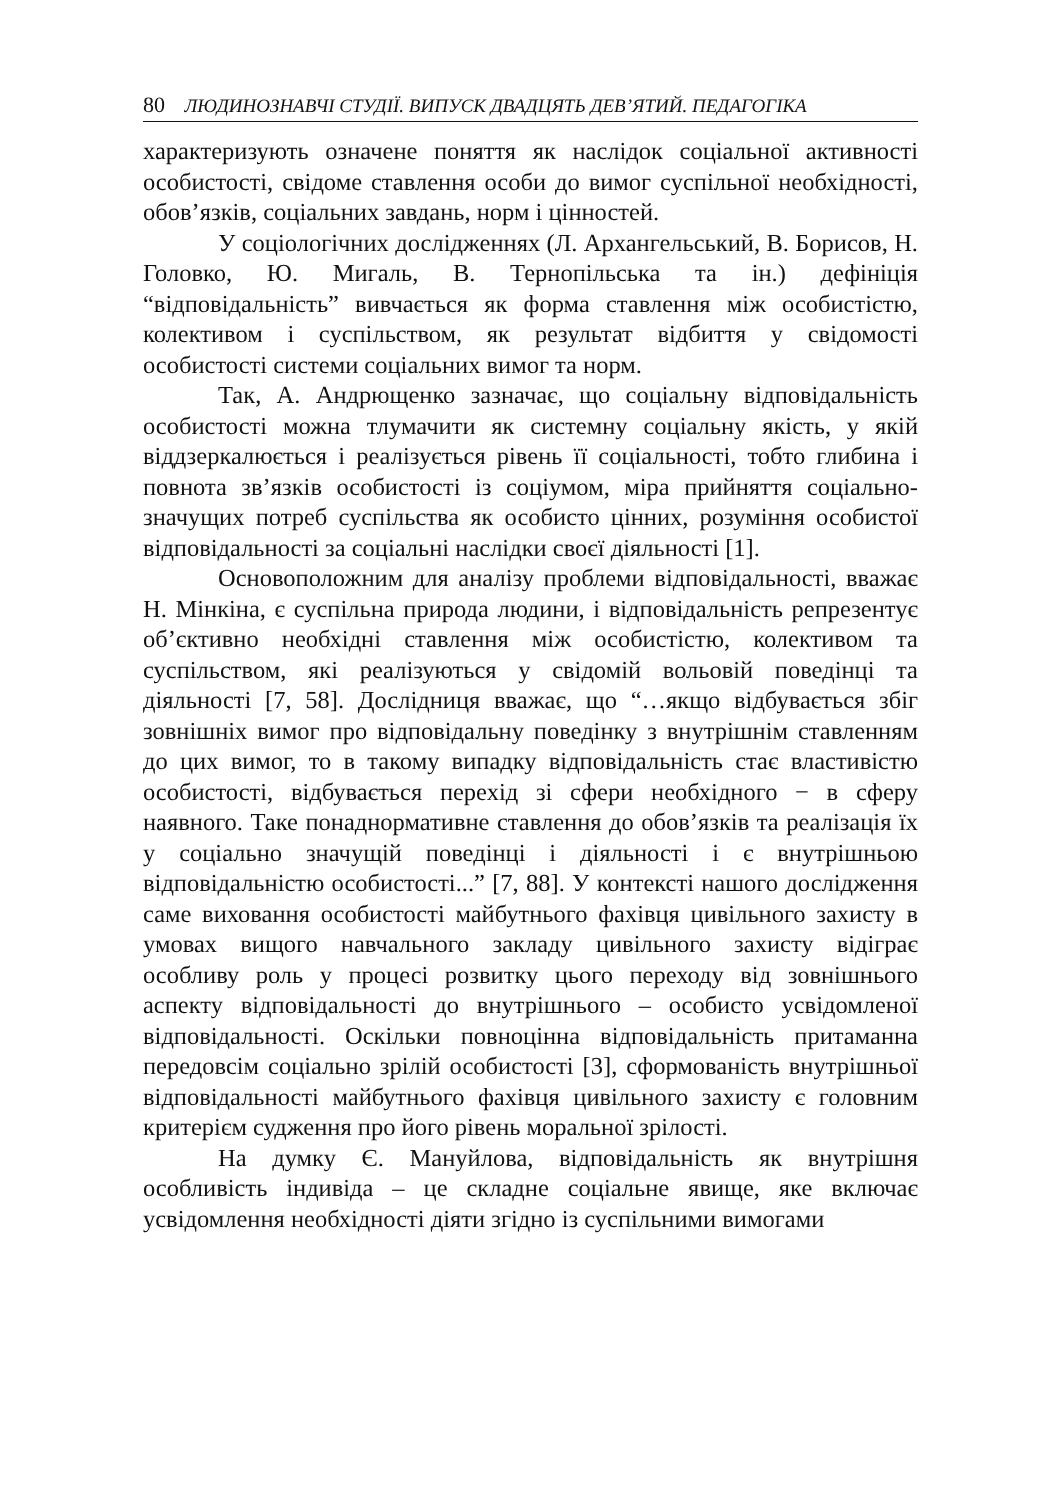80 ЛЮДИНОЗНАВЧІ СТУДІЇ. ВИПУСК ДВАДЦЯТЬ ДЕВ’ЯТИЙ. ПЕДАГОГІКА
характеризують означене поняття як наслідок соціальної активності особистості, свідоме ставлення особи до вимог суспільної необхідності, обов’язків, соціальних завдань, норм і цінностей.
У соціологічних дослідженнях (Л. Архангельський, В. Борисов, Н. Головко, Ю. Мигаль, В. Тернопільська та ін.) дефініція “відповідальність” вивчається як форма ставлення між особистістю, колективом і суспільством, як результат відбиття у свідомості особистості системи соціальних вимог та норм.
Так, А. Андрющенко зазначає, що соціальну відповідальність особистості можна тлумачити як системну соціальну якість, у якій віддзеркалюється і реалізується рівень її соціальності, тобто глибина і повнота зв’язків особистості із соціумом, міра прийняття соціально-значущих потреб суспільства як особисто цінних, розуміння особистої відповідальності за соціальні наслідки своєї діяльності [1].
Основоположним для аналізу проблеми відповідальності, вважає Н. Мінкіна, є суспільна природа людини, і відповідальність репрезентує об’єктивно необхідні ставлення між особистістю, колективом та суспільством, які реалізуються у свідомій вольовій поведінці та діяльності [7, 58]. Дослідниця вважає, що “…якщо відбувається збіг зовнішніх вимог про відповідальну поведінку з внутрішнім ставленням до цих вимог, то в такому випадку відповідальність стає властивістю особистості, відбувається перехід зі сфери необхідного − в сферу наявного. Таке понаднормативне ставлення до обов’язків та реалізація їх у соціально значущій поведінці і діяльності і є внутрішньою відповідальністю особистості...” [7, 88]. У контексті нашого дослідження саме виховання особистості майбутнього фахівця цивільного захисту в умовах вищого навчального закладу цивільного захисту відіграє особливу роль у процесі розвитку цього переходу від зовнішнього аспекту відповідальності до внутрішнього – особисто усвідомленої відповідальності. Оскільки повноцінна відповідальність притаманна передовсім соціально зрілій особистості [3], сформованість внутрішньої відповідальності майбутнього фахівця цивільного захисту є головним критерієм судження про його рівень моральної зрілості.
На думку Є. Мануйлова, відповідальність як внутрішня особливість індивіда – це складне соціальне явище, яке включає усвідомлення необхідності діяти згідно із суспільними вимогами